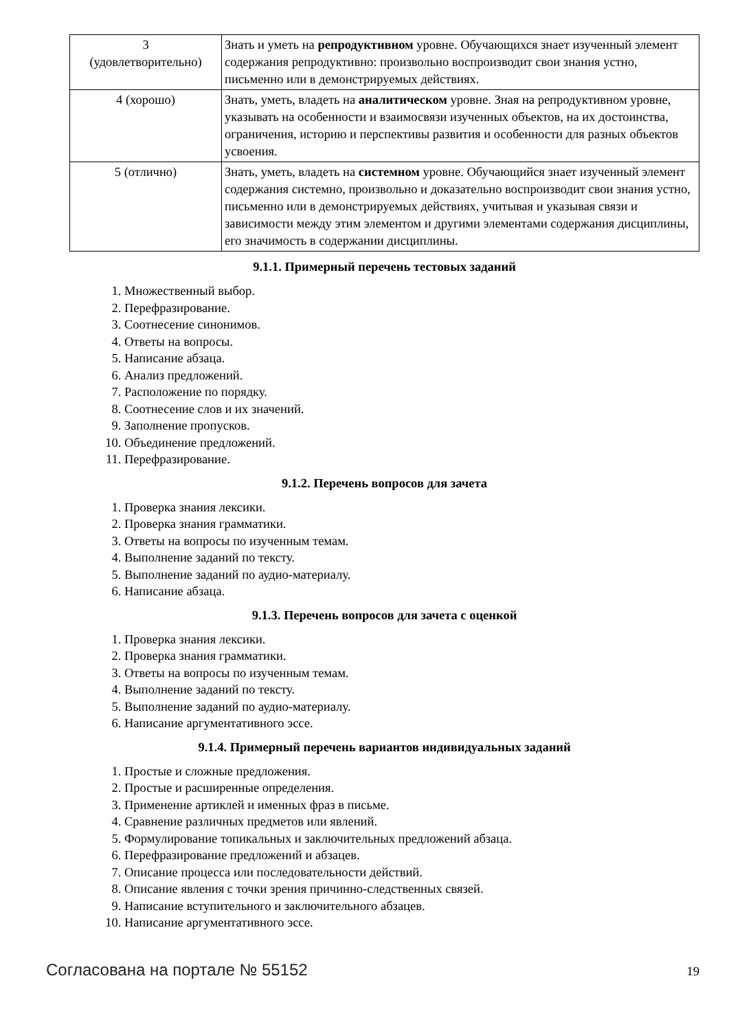| 3 (удовлетворительно) | Знать и уметь на репродуктивном уровне. Обучающихся знает изученный элемент содержания репродуктивно: произвольно воспроизводит свои знания устно, письменно или в демонстрируемых действиях. |
| 4 (хорошо) | Знать, уметь, владеть на аналитическом уровне. Зная на репродуктивном уровне, указывать на особенности и взаимосвязи изученных объектов, на их достоинства, ограничения, историю и перспективы развития и особенности для разных объектов усвоения. |
| 5 (отлично) | Знать, уметь, владеть на системном уровне. Обучающийся знает изученный элемент содержания системно, произвольно и доказательно воспроизводит свои знания устно, письменно или в демонстрируемых действиях, учитывая и указывая связи и зависимости между этим элементом и другими элементами содержания дисциплины, его значимость в содержании дисциплины. |
9.1.1. Примерный перечень тестовых заданий
1. Множественный выбор.
2. Перефразирование.
3. Соотнесение синонимов.
4. Ответы на вопросы.
5. Написание абзаца.
6. Анализ предложений.
7. Расположение по порядку.
8. Соотнесение слов и их значений.
9. Заполнение пропусков.
10. Объединение предложений.
11. Перефразирование.
9.1.2. Перечень вопросов для зачета
1. Проверка знания лексики.
2. Проверка знания грамматики.
3. Ответы на вопросы по изученным темам.
4. Выполнение заданий по тексту.
5. Выполнение заданий по аудио-материалу.
6. Написание абзаца.
9.1.3. Перечень вопросов для зачета с оценкой
1. Проверка знания лексики.
2. Проверка знания грамматики.
3. Ответы на вопросы по изученным темам.
4. Выполнение заданий по тексту.
5. Выполнение заданий по аудио-материалу.
6. Написание аргументативного эссе.
9.1.4. Примерный перечень вариантов индивидуальных заданий
1. Простые и сложные предложения.
2. Простые и расширенные определения.
3. Применение артиклей и именных фраз в письме.
4. Сравнение различных предметов или явлений.
5. Формулирование топикальных и заключительных предложений абзаца.
6. Перефразирование предложений и абзацев.
7. Описание процесса или последовательности действий.
8. Описание явления с точки зрения причинно-следственных связей.
9. Написание вступительного и заключительного абзацев.
10. Написание аргументативного эссе.
Согласована на портале № 55152 19